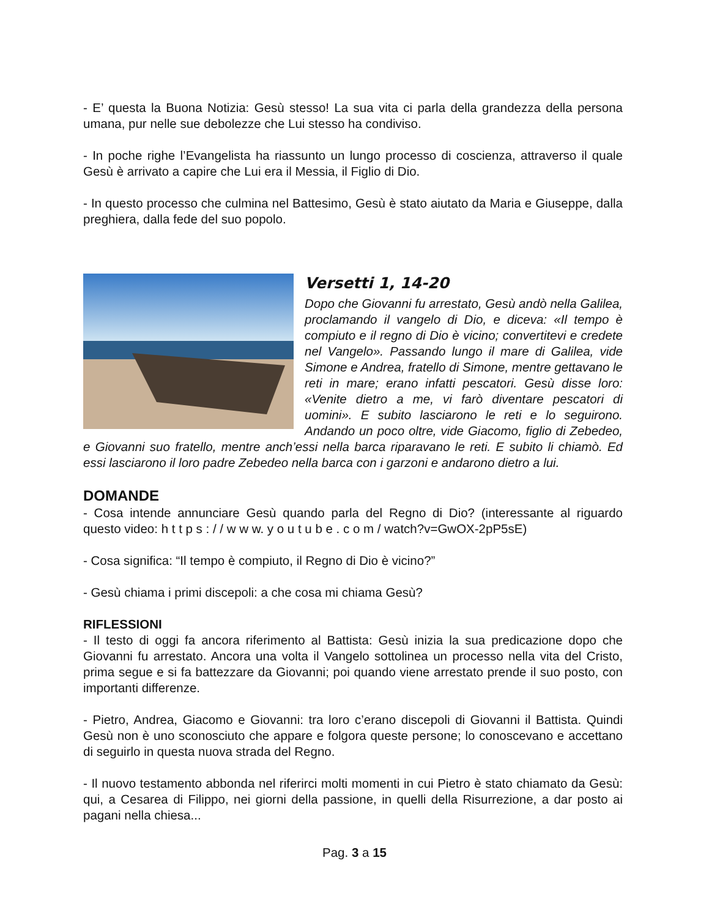- E’ questa la Buona Notizia: Gesù stesso! La sua vita ci parla della grandezza della persona umana, pur nelle sue debolezze che Lui stesso ha condiviso.
- In poche righe l’Evangelista ha riassunto un lungo processo di coscienza, attraverso il quale Gesù è arrivato a capire che Lui era il Messia, il Figlio di Dio.
- In questo processo che culmina nel Battesimo, Gesù è stato aiutato da Maria e Giuseppe, dalla preghiera, dalla fede del suo popolo.
Versetti 1, 14-20
Dopo che Giovanni fu arrestato, Gesù andò nella Galilea, proclamando il vangelo di Dio, e diceva: «Il tempo è compiuto e il regno di Dio è vicino; convertitevi e credete nel Vangelo». Passando lungo il mare di Galilea, vide Simone e Andrea, fratello di Simone, mentre gettavano le reti in mare; erano infatti pescatori. Gesù disse loro: «Venite dietro a me, vi farò diventare pescatori di uomini». E subito lasciarono le reti e lo seguirono. Andando un poco oltre, vide Giacomo, figlio di Zebedeo, e Giovanni suo fratello, mentre anch’essi nella barca riparavano le reti. E subito li chiamò. Ed essi lasciarono il loro padre Zebedeo nella barca con i garzoni e andarono dietro a lui.
DOMANDE
- Cosa intende annunciare Gesù quando parla del Regno di Dio? (interessante al riguardo questo video: h t t p s : / / w w w. y o u t u b e . c o m / watch?v=GwOX-2pP5sE)
- Cosa significa: “Il tempo è compiuto, il Regno di Dio è vicino?”
- Gesù chiama i primi discepoli: a che cosa mi chiama Gesù?
RIFLESSIONI
- Il testo di oggi fa ancora riferimento al Battista: Gesù inizia la sua predicazione dopo che Giovanni fu arrestato. Ancora una volta il Vangelo sottolinea un processo nella vita del Cristo, prima segue e si fa battezzare da Giovanni; poi quando viene arrestato prende il suo posto, con importanti differenze.
- Pietro, Andrea, Giacomo e Giovanni: tra loro c’erano discepoli di Giovanni il Battista. Quindi Gesù non è uno sconosciuto che appare e folgora queste persone; lo conoscevano e accettano di seguirlo in questa nuova strada del Regno.
- Il nuovo testamento abbonda nel riferirci molti momenti in cui Pietro è stato chiamato da Gesù: qui, a Cesarea di Filippo, nei giorni della passione, in quelli della Risurrezione, a dar posto ai pagani nella chiesa...
Pag. 3 a 15